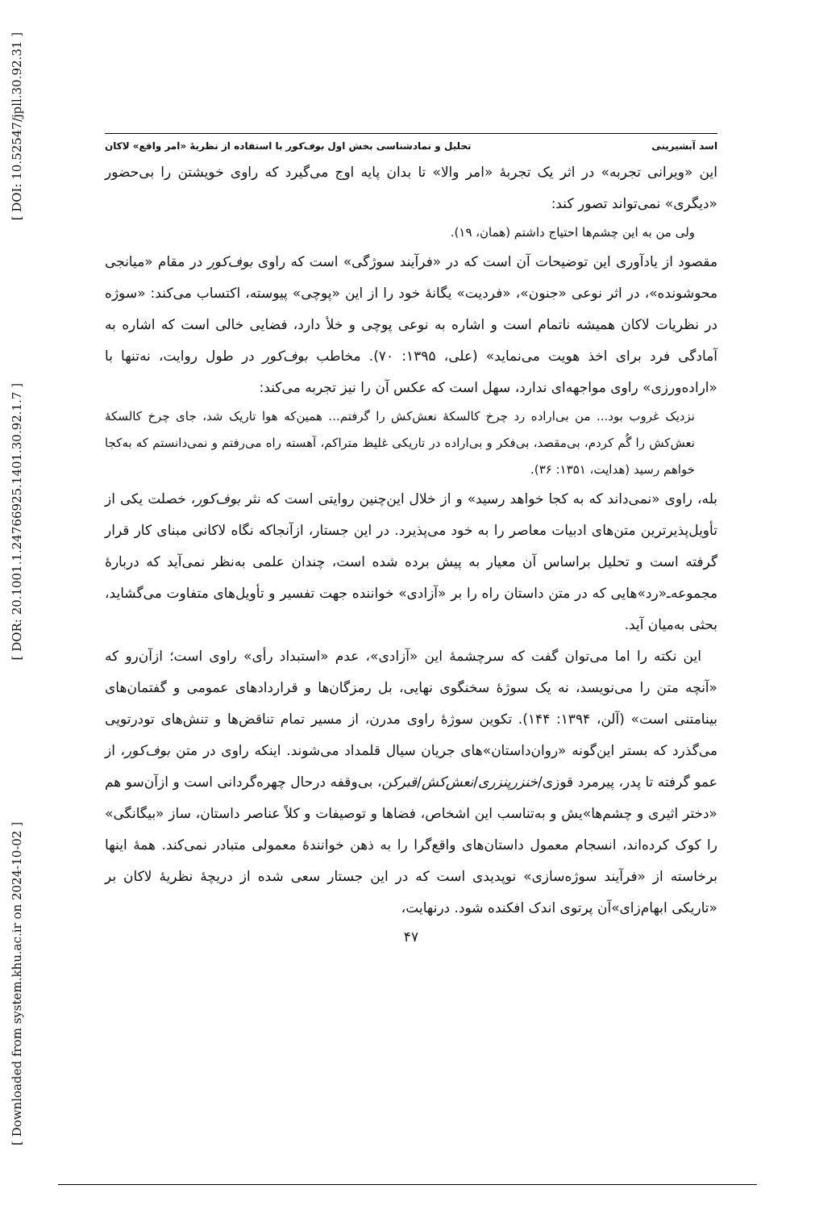[ DOI: 10.52547/jpll.30.92.31 ]
[ DOR: 20.1001.1.24766925.1401.30.92.1.7 ]
[ Downloaded from system.khu.ac.ir on 2024-10-02 ]
اسد آبشیرینی تحلیل و نمادشناسی بخش اول بوف‌کور با استفاده از نظریهٔ «امر واقع» لاکان
این «ویرانی تجربه» در اثر یک تجربهٔ «امر والا» تا بدان پایه اوج می‌گیرد که راوی خویشتن را بی‌حضور «دیگری» نمی‌تواند تصور کند:
ولی من به این چشم‌ها احتیاج داشتم (همان، ۱۹).
مقصود از یادآوری این توضیحات آن است که در «فرآیند سوژگی» است که راوی بوف‌کور در مقام «میانجی محوشونده»، در اثر نوعی «جنون»، «فردیت» یگانهٔ خود را از این «پوچی» پیوسته، اکتساب می‌کند: «سوژه در نظریات لاکان همیشه ناتمام است و اشاره به نوعی پوچی و خلأ دارد، فضایی خالی است که اشاره به آمادگی فرد برای اخذ هویت می‌نماید» (علی، ۱۳۹۵: ۷۰). مخاطب بوف‌کور در طول روایت، نه‌تنها با «اراده‌ورزی» راوی مواجهه‌ای ندارد، سهل است که عکس آن را نیز تجربه می‌کند:
نزدیک غروب بود... من بی‌اراده رد چرخ کالسکهٔ نعش‌کش را گرفتم... همین‌که هوا تاریک شد، جای چرخ کالسکهٔ نعش‌کش را گُم کردم، بی‌مقصد، بی‌فکر و بی‌اراده در تاریکی غلیظ متراکم، آهسته راه می‌رفتم و نمی‌دانستم که به‌کجا خواهم رسید (هدایت، ۱۳۵۱: ۳۶).
بله، راوی «نمی‌داند که به کجا خواهد رسید» و از خلال این‌چنین روایتی است که نثر بوف‌کور، خصلت یکی از تأویل‌پذیرترین متن‌های ادبیات معاصر را به خود می‌پذیرد. در این جستار، ازآنجاکه نگاه لاکانی مبنای کار قرار گرفته است و تحلیل براساس آن معیار به پیش برده شده است، چندان علمی به‌نظر نمی‌آید که دربارهٔ مجموعه‌ـ«رد»هایی که در متن داستان راه را بر «آزادی» خواننده جهت تفسیر و تأویل‌های متفاوت می‌گشاید، بحثی به‌میان آید.
این نکته را اما می‌توان گفت که سرچشمهٔ این «آزادی»، عدم «استبداد رأی» راوی است؛ ازآن‌رو که «آنچه متن را می‌نویسد، نه یک سوژهٔ سخنگوی نهایی، بل رمزگان‌ها و قراردادهای عمومی و گفتمان‌های بینامتنی است» (آلن، ۱۳۹۴: ۱۴۴). تکوین سوژهٔ راوی مدرن، از مسیر تمام تناقض‌ها و تنش‌های تودرتویی می‌گذرد که بستر این‌گونه «روان‌داستان»های جریان سیال قلمداد می‌شوند. اینکه راوی در متن بوف‌کور، از عمو گرفته تا پدر، پیرمرد قوزی/خنزرپنزری/نعش‌کش/قبرکن، بی‌وقفه درحال چهره‌گردانی است و ازآن‌سو هم «دختر اثیری و چشم‌ها»یش و به‌تناسب این اشخاص، فضاها و توصیفات و کلاً عناصر داستان، ساز «بیگانگی» را کوک کرده‌اند، انسجام معمول داستان‌های واقع‌گرا را به ذهن خوانندهٔ معمولی متبادر نمی‌کند. همهٔ اینها برخاسته از «فرآیند سوژه‌سازی» نوپدیدی است که در این جستار سعی شده از دریچهٔ نظریهٔ لاکان بر «تاریکی ابهام‌زای»آن پرتوی اندک افکنده شود. درنهایت،
۴۷